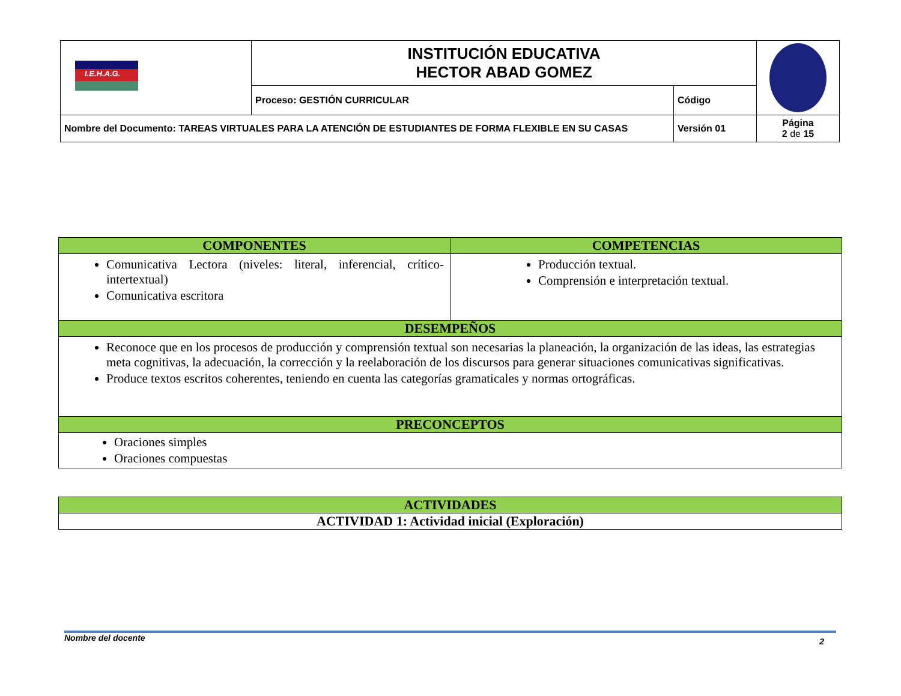| I.E.H.A.G. | INSTITUCIÓN EDUCATIVA HECTOR ABAD GOMEZ | | |
| | Proceso: GESTIÓN CURRICULAR | Código | |
| Nombre del Documento: TAREAS VIRTUALES PARA LA ATENCIÓN DE ESTUDIANTES DE FORMA FLEXIBLE EN SU CASAS | | Versión 01 | Página 2 de 15 |
| COMPONENTES | COMPETENCIAS |
| --- | --- |
| Comunicativa Lectora (niveles: literal, inferencial, crítico-intertextual) Comunicativa escritora | Producción textual. Comprensión e interpretación textual. |
| DESEMPEÑOS | |
| Reconoce que en los procesos de producción y comprensión textual son necesarias la planeación, la organización de las ideas, las estrategias meta cognitivas, la adecuación, la corrección y la reelaboración de los discursos para generar situaciones comunicativas significativas. Produce textos escritos coherentes, teniendo en cuenta las categorías gramaticales y normas ortográficas. | |
| PRECONCEPTOS | |
| Oraciones simples Oraciones compuestas | |
| ACTIVIDADES |
| ACTIVIDAD 1: Actividad inicial (Exploración) |
Nombre del docente 2